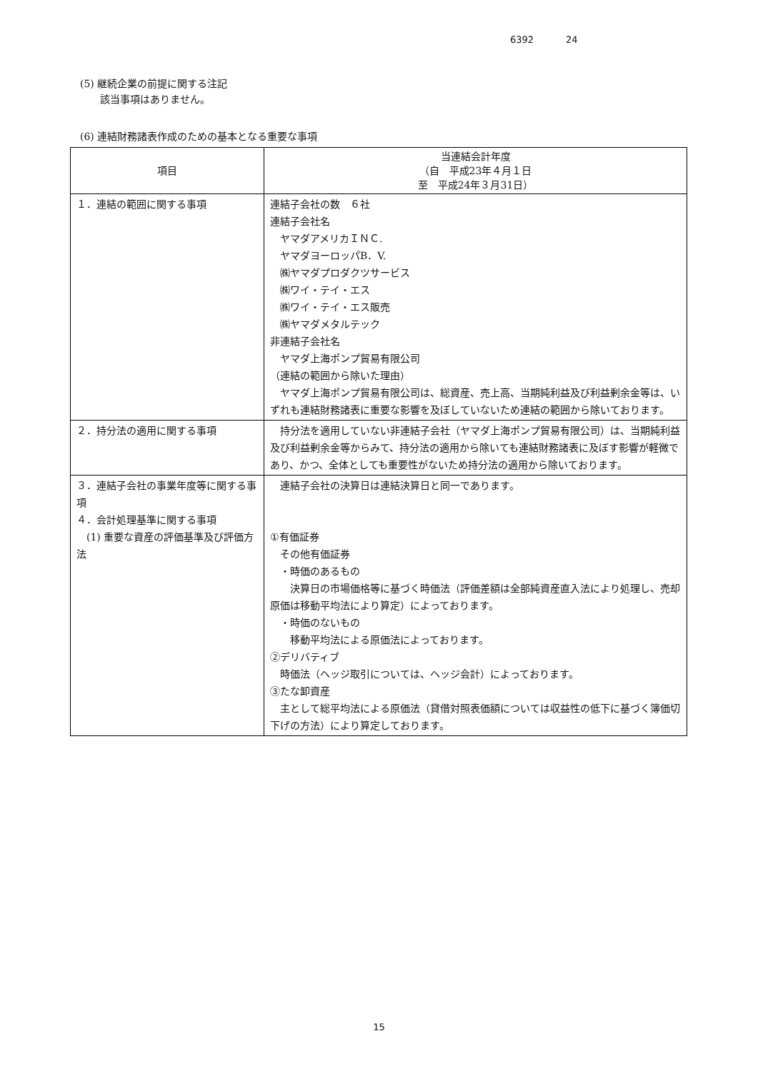6392 24
(5) 継続企業の前提に関する注記
　　該当事項はありません。
(6) 連結財務諸表作成のための基本となる重要な事項
| 項目 | 当連結会計年度 （自 平成23年４月１日 至 平成24年３月31日） |
| --- | --- |
| １．連結の範囲に関する事項 | 連結子会社の数 ６社 連結子会社名 ヤマダアメリカＩＮＣ. ヤマダヨーロッパB．V. ㈱ヤマダプロダクツサービス ㈱ワイ・テイ・エス ㈱ワイ・テイ・エス販売 ㈱ヤマダメタルテック 非連結子会社名 ヤマダ上海ポンプ貿易有限公司 （連結の範囲から除いた理由） ヤマダ上海ポンプ貿易有限公司は、総資産、売上高、当期純利益及び利益剰余金等は、いずれも連結財務諸表に重要な影響を及ぼしていないため連結の範囲から除いております。 |
| ２．持分法の適用に関する事項 | 持分法を適用していない非連結子会社（ヤマダ上海ポンプ貿易有限公司）は、当期純利益及び利益剰余金等からみて、持分法の適用から除いても連結財務諸表に及ぼす影響が軽微であり、かつ、全体としても重要性がないため持分法の適用から除いております。 |
| ３．連結子会社の事業年度等に関する事項 ４．会計処理基準に関する事項 (1) 重要な資産の評価基準及び評価方法 | 連結子会社の決算日は連結決算日と同一であります。 ①有価証券 その他有価証券 ・時価のあるもの 決算日の市場価格等に基づく時価法（評価差額は全部純資産直入法により処理し、売却原価は移動平均法により算定）によっております。 ・時価のないもの 移動平均法による原価法によっております。 ②デリバティブ 時価法（ヘッジ取引については、ヘッジ会計）によっております。 ③たな卸資産 主として総平均法による原価法（貸借対照表価額については収益性の低下に基づく簿価切下げの方法）により算定しております。 |
15